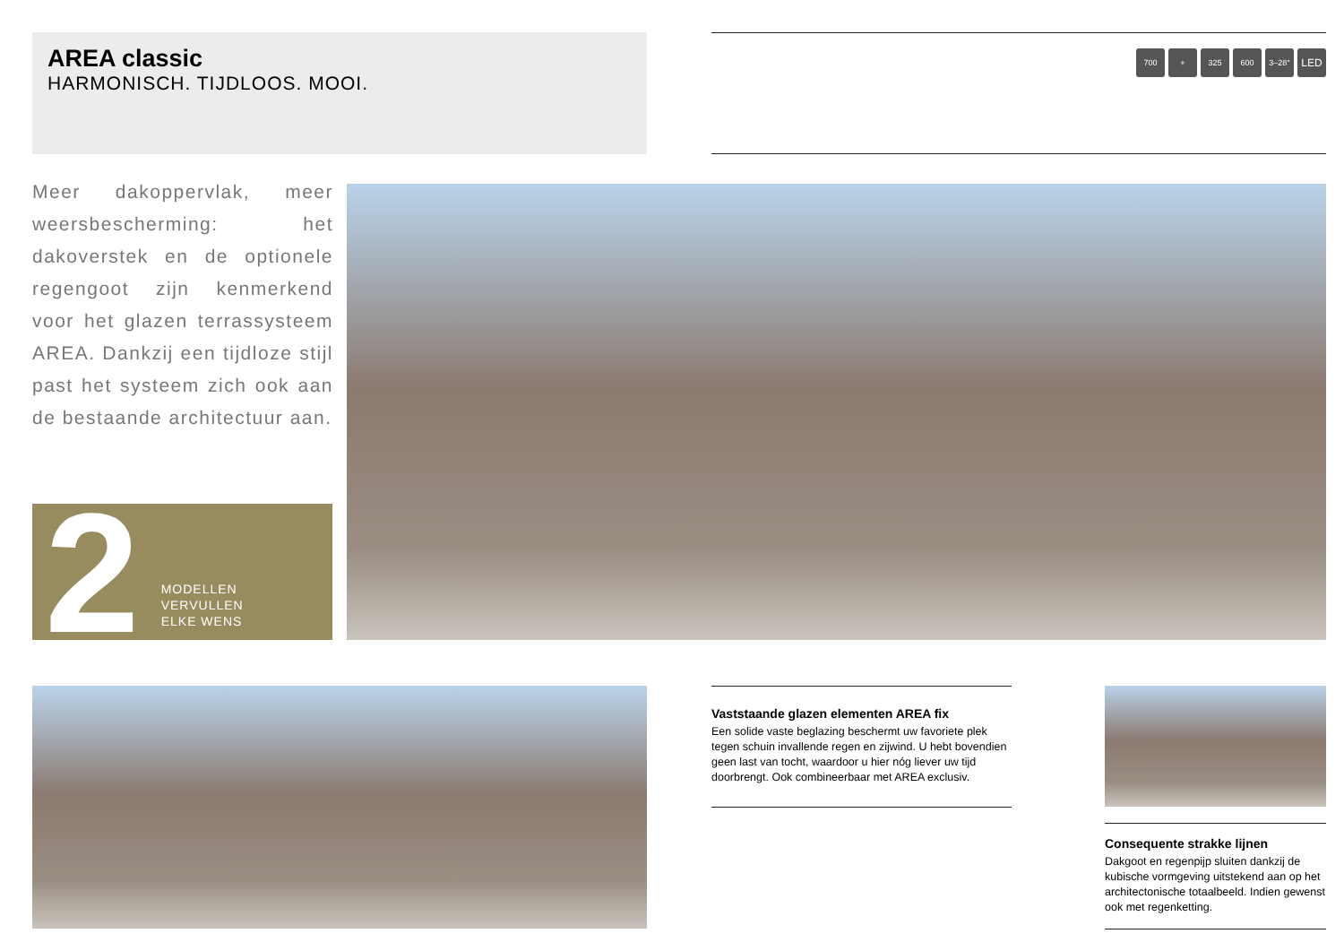AREA classic
HARMONISCH. TIJDLOOS. MOOI.
700 + 325 600 3–28°
LED
Meer dakoppervlak, meer weersbescherming: het dakoverstek en de optionele regengoot zijn kenmerkend voor het glazen terrassysteem AREA. Dankzij een tijdloze stijl past het systeem zich ook aan de bestaande architectuur aan.
2 MODELLEN
VERVULLEN
ELKE WENS
Vaststaande glazen elementen AREA fix
Een solide vaste beglazing beschermt uw favoriete plek tegen schuin invallende regen en zijwind. U hebt bovendien geen last van tocht, waardoor u hier nóg liever uw tijd doorbrengt. Ook combineerbaar met AREA exclusiv.
Consequente strakke lijnen
Dakgoot en regenpijp sluiten dankzij de kubische vormgeving uitstekend aan op het architectonische totaalbeeld. Indien gewenst ook met regenketting.